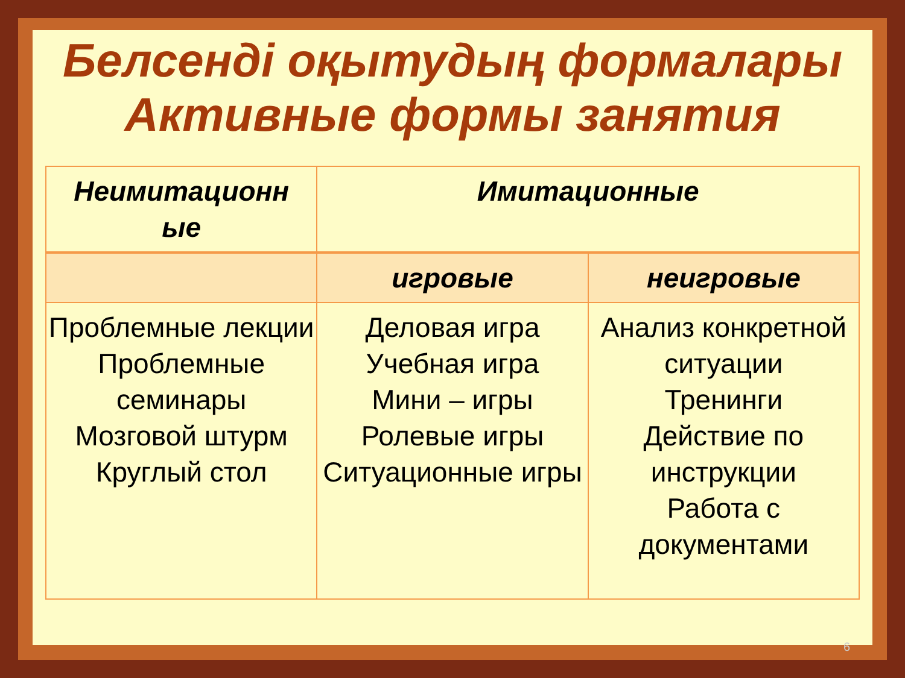Белсенді оқытудың формалары
Активные формы занятия
| Неимитационн ые | Имитационные | |
| --- | --- | --- |
| | игровые | неигровые |
| Проблемные лекции Проблемные семинары Мозговой штурм Круглый стол | Деловая игра Учебная игра Мини – игры Ролевые игры Ситуационные игры | Анализ конкретной ситуации Тренинги Действие по инструкции Работа с документами |
6